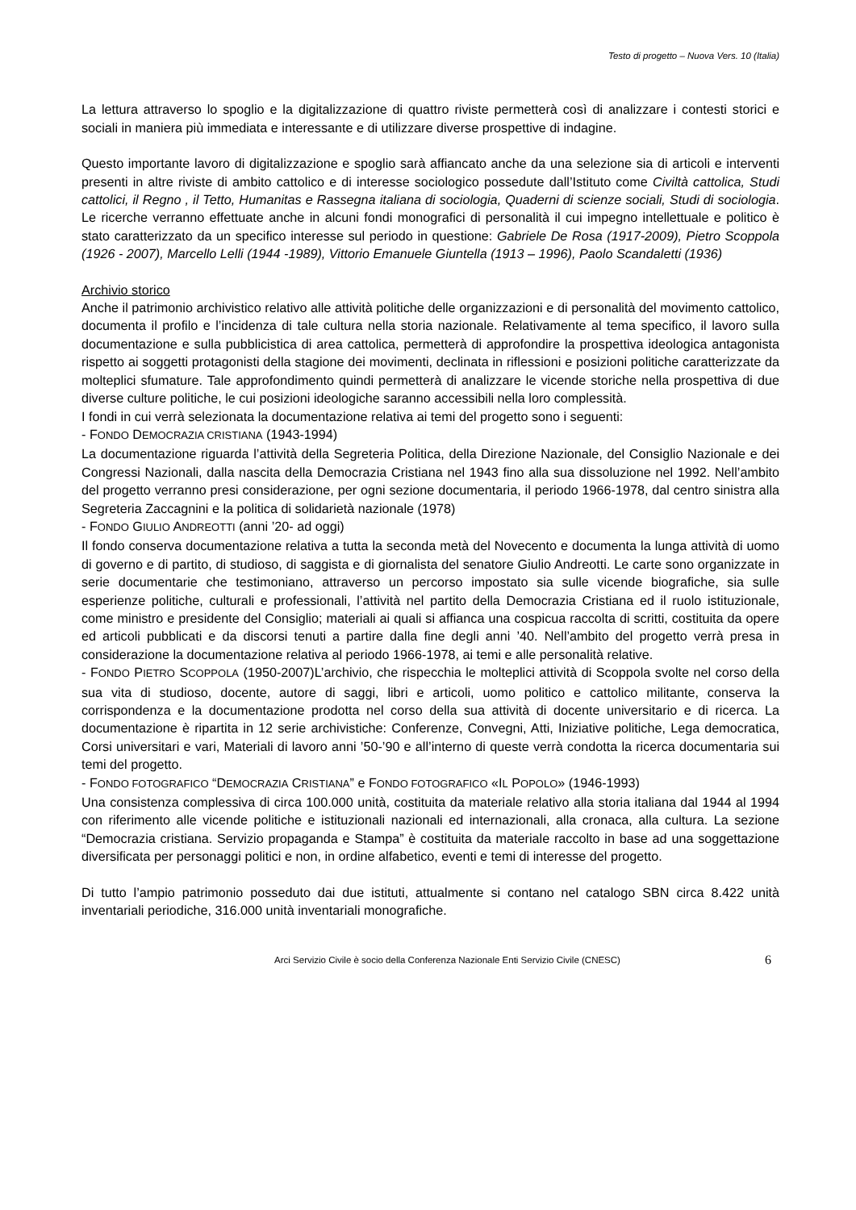Testo di progetto – Nuova Vers. 10 (Italia)
La lettura attraverso lo spoglio e la digitalizzazione di quattro riviste permetterà così di analizzare i contesti storici e sociali in maniera più immediata e interessante e di utilizzare diverse prospettive di indagine.
Questo importante lavoro di digitalizzazione e spoglio sarà affiancato anche da una selezione sia di articoli e interventi presenti in altre riviste di ambito cattolico e di interesse sociologico possedute dall’Istituto come Civiltà cattolica, Studi cattolici, il Regno , il Tetto, Humanitas e Rassegna italiana di sociologia, Quaderni di scienze sociali, Studi di sociologia. Le ricerche verranno effettuate anche in alcuni fondi monografici di personalità il cui impegno intellettuale e politico è stato caratterizzato da un specifico interesse sul periodo in questione: Gabriele De Rosa (1917-2009), Pietro Scoppola (1926 - 2007), Marcello Lelli (1944 -1989), Vittorio Emanuele Giuntella (1913 – 1996), Paolo Scandaletti (1936)
Archivio storico
Anche il patrimonio archivistico relativo alle attività politiche delle organizzazioni e di personalità del movimento cattolico, documenta il profilo e l’incidenza di tale cultura nella storia nazionale. Relativamente al tema specifico, il lavoro sulla documentazione e sulla pubblicistica di area cattolica, permetterà di approfondire la prospettiva ideologica antagonista rispetto ai soggetti protagonisti della stagione dei movimenti, declinata in riflessioni e posizioni politiche caratterizzate da molteplici sfumature. Tale approfondimento quindi permetterà di analizzare le vicende storiche nella prospettiva di due diverse culture politiche, le cui posizioni ideologiche saranno accessibili nella loro complessità.
I fondi in cui verrà selezionata la documentazione relativa ai temi del progetto sono i seguenti:
- FONDO DEMOCRAZIA CRISTIANA (1943-1994)
La documentazione riguarda l’attività della Segreteria Politica, della Direzione Nazionale, del Consiglio Nazionale e dei Congressi Nazionali, dalla nascita della Democrazia Cristiana nel 1943 fino alla sua dissoluzione nel 1992. Nell’ambito del progetto verranno presi considerazione, per ogni sezione documentaria, il periodo 1966-1978, dal centro sinistra alla Segreteria Zaccagnini e la politica di solidarietà nazionale (1978)
- FONDO GIULIO ANDREOTTI (anni ’20- ad oggi)
Il fondo conserva documentazione relativa a tutta la seconda metà del Novecento e documenta la lunga attività di uomo di governo e di partito, di studioso, di saggista e di giornalista del senatore Giulio Andreotti. Le carte sono organizzate in serie documentarie che testimoniano, attraverso un percorso impostato sia sulle vicende biografiche, sia sulle esperienze politiche, culturali e professionali, l’attività nel partito della Democrazia Cristiana ed il ruolo istituzionale, come ministro e presidente del Consiglio; materiali ai quali si affianca una cospicua raccolta di scritti, costituita da opere ed articoli pubblicati e da discorsi tenuti a partire dalla fine degli anni ’40. Nell’ambito del progetto verrà presa in considerazione la documentazione relativa al periodo 1966-1978, ai temi e alle personalità relative.
- FONDO PIETRO SCOPPOLA (1950-2007)L’archivio, che rispecchia le molteplici attività di Scoppola svolte nel corso della sua vita di studioso, docente, autore di saggi, libri e articoli, uomo politico e cattolico militante, conserva la corrispondenza e la documentazione prodotta nel corso della sua attività di docente universitario e di ricerca. La documentazione è ripartita in 12 serie archivistiche: Conferenze, Convegni, Atti, Iniziative politiche, Lega democratica, Corsi universitari e vari, Materiali di lavoro anni ’50-’90 e all’interno di queste verrà condotta la ricerca documentaria sui temi del progetto.
- FONDO FOTOGRAFICO “DEMOCRAZIA CRISTIANA” e FONDO FOTOGRAFICO «IL POPOLO» (1946-1993)
Una consistenza complessiva di circa 100.000 unità, costituita da materiale relativo alla storia italiana dal 1944 al 1994 con riferimento alle vicende politiche e istituzionali nazionali ed internazionali, alla cronaca, alla cultura. La sezione “Democrazia cristiana. Servizio propaganda e Stampa” è costituita da materiale raccolto in base ad una soggettazione diversificata per personaggi politici e non, in ordine alfabetico, eventi e temi di interesse del progetto.
Di tutto l’ampio patrimonio posseduto dai due istituti, attualmente si contano nel catalogo SBN circa 8.422 unità inventariali periodiche, 316.000 unità inventariali monografiche.
Arci Servizio Civile è socio della Conferenza Nazionale Enti Servizio Civile (CNESC) 6